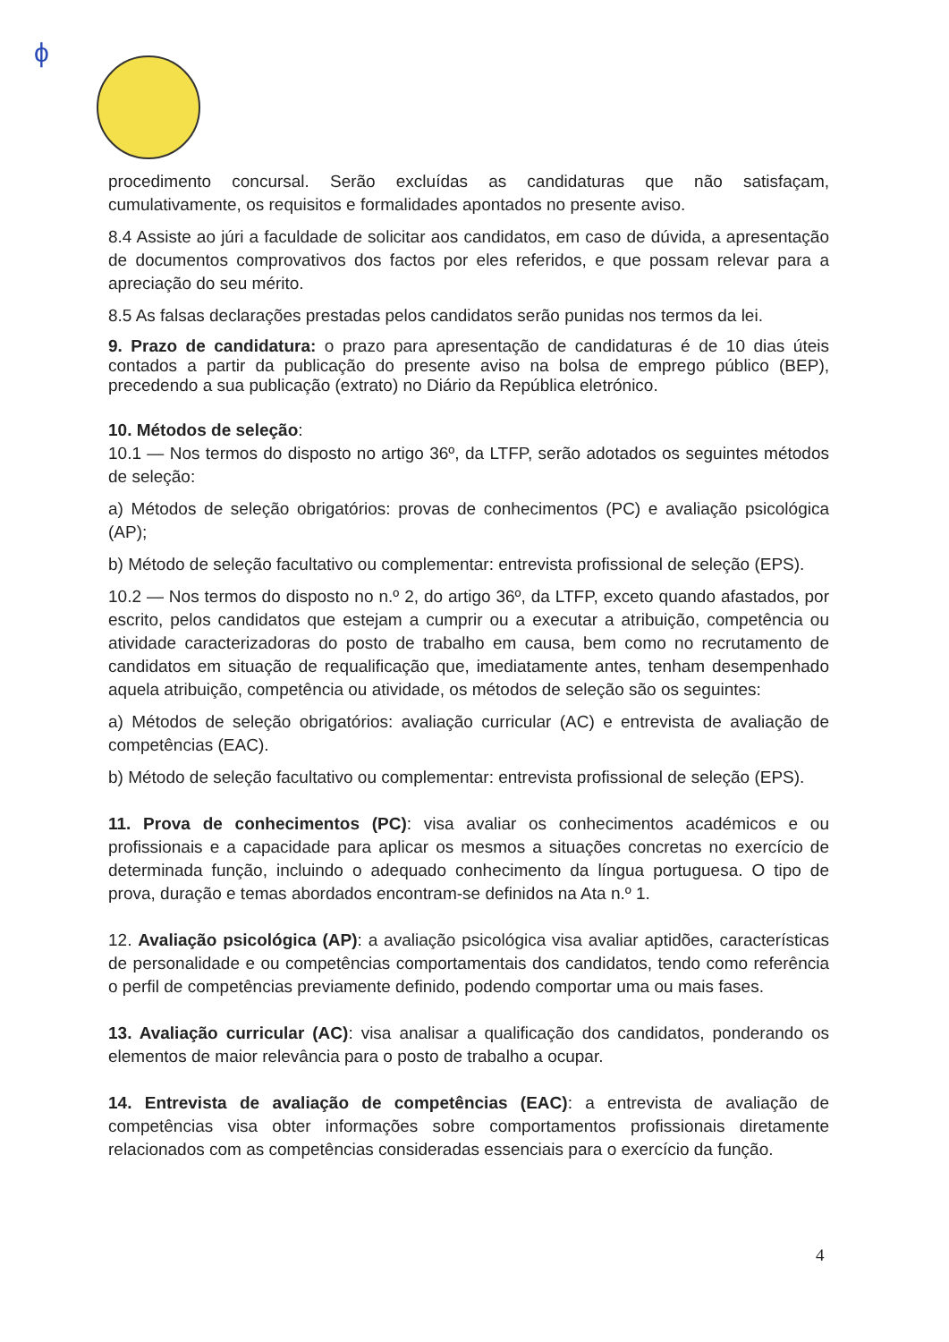ϕ
procedimento concursal. Serão excluídas as candidaturas que não satisfaçam, cumulativamente, os requisitos e formalidades apontados no presente aviso.
8.4 Assiste ao júri a faculdade de solicitar aos candidatos, em caso de dúvida, a apresentação de documentos comprovativos dos factos por eles referidos, e que possam relevar para a apreciação do seu mérito.
8.5 As falsas declarações prestadas pelos candidatos serão punidas nos termos da lei.
9. Prazo de candidatura: o prazo para apresentação de candidaturas é de 10 dias úteis contados a partir da publicação do presente aviso na bolsa de emprego público (BEP), precedendo a sua publicação (extrato) no Diário da República eletrónico.
10. Métodos de seleção:
10.1 — Nos termos do disposto no artigo 36º, da LTFP, serão adotados os seguintes métodos de seleção:
a) Métodos de seleção obrigatórios: provas de conhecimentos (PC) e avaliação psicológica (AP);
b) Método de seleção facultativo ou complementar: entrevista profissional de seleção (EPS).
10.2 — Nos termos do disposto no n.º 2, do artigo 36º, da LTFP, exceto quando afastados, por escrito, pelos candidatos que estejam a cumprir ou a executar a atribuição, competência ou atividade caracterizadoras do posto de trabalho em causa, bem como no recrutamento de candidatos em situação de requalificação que, imediatamente antes, tenham desempenhado aquela atribuição, competência ou atividade, os métodos de seleção são os seguintes:
a) Métodos de seleção obrigatórios: avaliação curricular (AC) e entrevista de avaliação de competências (EAC).
b) Método de seleção facultativo ou complementar: entrevista profissional de seleção (EPS).
11. Prova de conhecimentos (PC): visa avaliar os conhecimentos académicos e ou profissionais e a capacidade para aplicar os mesmos a situações concretas no exercício de determinada função, incluindo o adequado conhecimento da língua portuguesa. O tipo de prova, duração e temas abordados encontram-se definidos na Ata n.º 1.
12. Avaliação psicológica (AP): a avaliação psicológica visa avaliar aptidões, características de personalidade e ou competências comportamentais dos candidatos, tendo como referência o perfil de competências previamente definido, podendo comportar uma ou mais fases.
13. Avaliação curricular (AC): visa analisar a qualificação dos candidatos, ponderando os elementos de maior relevância para o posto de trabalho a ocupar.
14. Entrevista de avaliação de competências (EAC): a entrevista de avaliação de competências visa obter informações sobre comportamentos profissionais diretamente relacionados com as competências consideradas essenciais para o exercício da função.
4